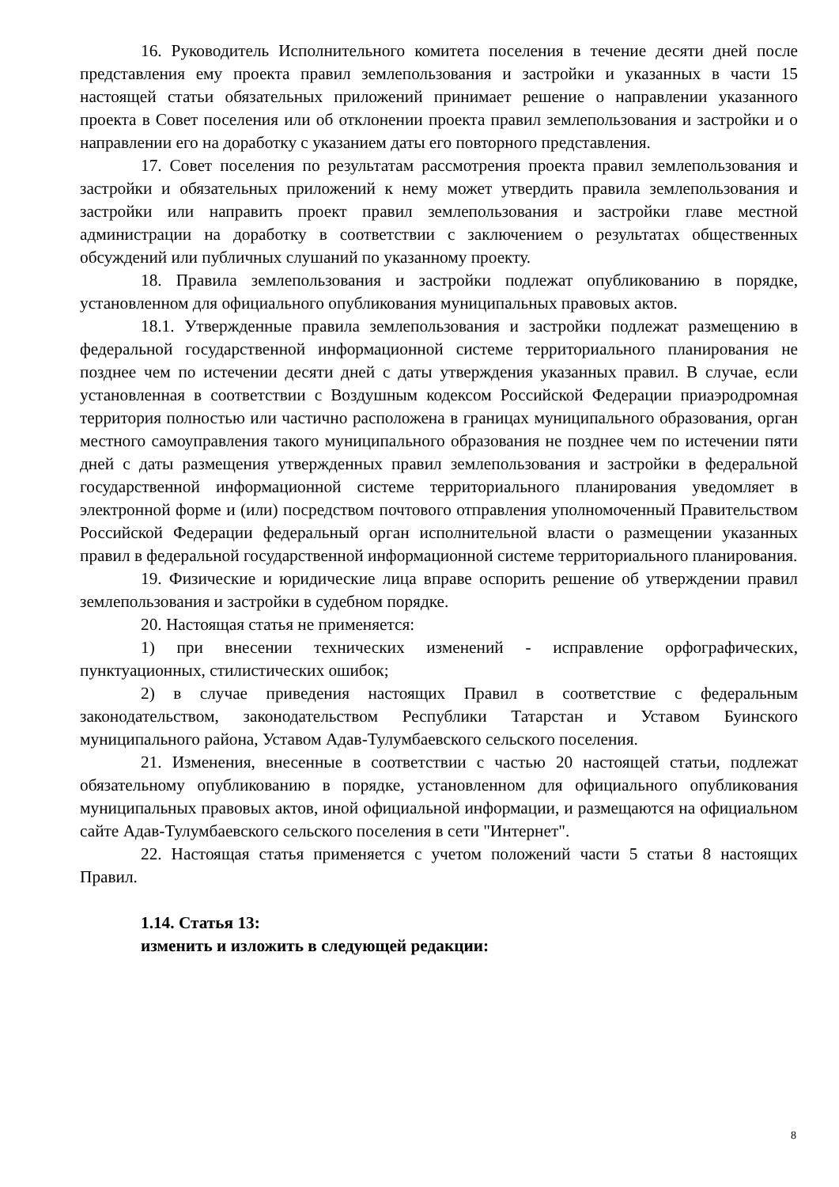16. Руководитель Исполнительного комитета поселения в течение десяти дней после представления ему проекта правил землепользования и застройки и указанных в части 15 настоящей статьи обязательных приложений принимает решение о направлении указанного проекта в Совет поселения или об отклонении проекта правил землепользования и застройки и о направлении его на доработку с указанием даты его повторного представления.
17. Совет поселения по результатам рассмотрения проекта правил землепользования и застройки и обязательных приложений к нему может утвердить правила землепользования и застройки или направить проект правил землепользования и застройки главе местной администрации на доработку в соответствии с заключением о результатах общественных обсуждений или публичных слушаний по указанному проекту.
18. Правила землепользования и застройки подлежат опубликованию в порядке, установленном для официального опубликования муниципальных правовых актов.
18.1. Утвержденные правила землепользования и застройки подлежат размещению в федеральной государственной информационной системе территориального планирования не позднее чем по истечении десяти дней с даты утверждения указанных правил. В случае, если установленная в соответствии с Воздушным кодексом Российской Федерации приаэродромная территория полностью или частично расположена в границах муниципального образования, орган местного самоуправления такого муниципального образования не позднее чем по истечении пяти дней с даты размещения утвержденных правил землепользования и застройки в федеральной государственной информационной системе территориального планирования уведомляет в электронной форме и (или) посредством почтового отправления уполномоченный Правительством Российской Федерации федеральный орган исполнительной власти о размещении указанных правил в федеральной государственной информационной системе территориального планирования.
19. Физические и юридические лица вправе оспорить решение об утверждении правил землепользования и застройки в судебном порядке.
20. Настоящая статья не применяется:
1) при внесении технических изменений - исправление орфографических, пунктуационных, стилистических ошибок;
2) в случае приведения настоящих Правил в соответствие с федеральным законодательством, законодательством Республики Татарстан и Уставом Буинского муниципального района, Уставом Адав-Тулумбаевского сельского поселения.
21. Изменения, внесенные в соответствии с частью 20 настоящей статьи, подлежат обязательному опубликованию в порядке, установленном для официального опубликования муниципальных правовых актов, иной официальной информации, и размещаются на официальном сайте Адав-Тулумбаевского сельского поселения в сети "Интернет".
22. Настоящая статья применяется с учетом положений части 5 статьи 8 настоящих Правил.
1.14. Статья 13:
изменить и изложить в следующей редакции:
8